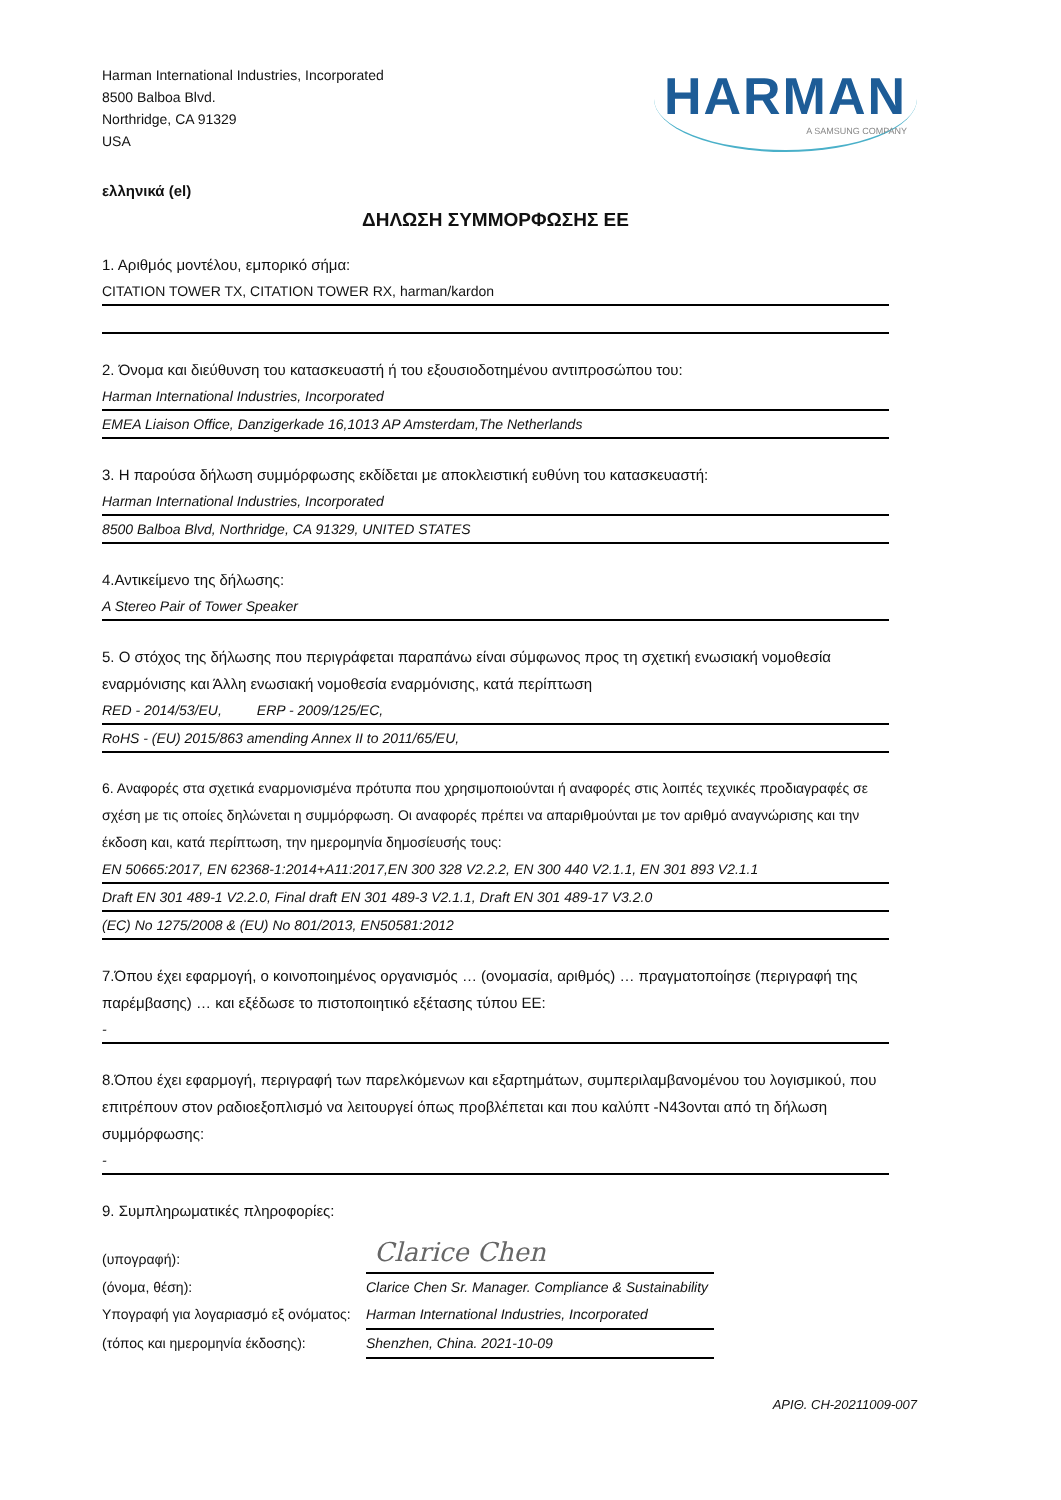Harman International Industries, Incorporated
8500 Balboa Blvd.
Northridge, CA 91329
USA
HARMAN
A SAMSUNG COMPANY
ελληνικά (el)
ΔΗΛΩΣΗ ΣΥΜΜΟΡΦΩΣΗΣ ΕΕ
1. Αριθμός μοντέλου, εμπορικό σήμα:
CITATION TOWER TX, CITATION TOWER RX, harman/kardon
2. Όνομα και διεύθυνση του κατασκευαστή ή του εξουσιοδοτημένου αντιπροσώπου του:
Harman International Industries, Incorporated
EMEA Liaison Office, Danzigerkade 16,1013 AP Amsterdam,The Netherlands
3. Η παρούσα δήλωση συμμόρφωσης εκδίδεται με αποκλειστική ευθύνη του κατασκευαστή:
Harman International Industries, Incorporated
8500 Balboa Blvd, Northridge, CA 91329, UNITED STATES
4.Αντικείμενο της δήλωσης:
A Stereo Pair of Tower Speaker
5. Ο στόχος της δήλωσης που περιγράφεται παραπάνω είναι σύμφωνος προς τη σχετική ενωσιακή νομοθεσία εναρμόνισης και Άλλη ενωσιακή νομοθεσία εναρμόνισης, κατά περίπτωση
RED - 2014/53/EU, ERP - 2009/125/EC,
RoHS - (EU) 2015/863 amending Annex II to 2011/65/EU,
6. Αναφορές στα σχετικά εναρμονισμένα πρότυπα που χρησιμοποιούνται ή αναφορές στις λοιπές τεχνικές προδιαγραφές σε σχέση με τις οποίες δηλώνεται η συμμόρφωση. Οι αναφορές πρέπει να απαριθμούνται με τον αριθμό αναγνώρισης και την έκδοση και, κατά περίπτωση, την ημερομηνία δημοσίευσής τους:
EN 50665:2017, EN 62368-1:2014+A11:2017,EN 300 328 V2.2.2, EN 300 440 V2.1.1, EN 301 893 V2.1.1
Draft EN 301 489-1 V2.2.0, Final draft EN 301 489-3 V2.1.1, Draft EN 301 489-17 V3.2.0
(EC) No 1275/2008 & (EU) No 801/2013, EN50581:2012
7.Όπου έχει εφαρμογή, ο κοινοποιημένος οργανισμός … (ονομασία, αριθμός) … πραγματοποίησε (περιγραφή της παρέμβασης) … και εξέδωσε το πιστοποιητικό εξέτασης τύπου ΕΕ:
-
8.Όπου έχει εφαρμογή, περιγραφή των παρελκόμενων και εξαρτημάτων, συμπεριλαμβανομένου του λογισμικού, που επιτρέπουν στον ραδιοεξοπλισμό να λειτουργεί όπως προβλέπεται και που καλύπτ -N43ονται από τη δήλωση συμμόρφωσης:
-
9. Συμπληρωματικές πληροφορίες:
(υπογραφή):
Clarice Chen
(όνομα, θέση):
Clarice Chen Sr. Manager. Compliance & Sustainability
Υπογραφή για λογαριασμό εξ ονόματος:
Harman International Industries, Incorporated
(τόπος και ημερομηνία έκδοσης):
Shenzhen, China. 2021-10-09
ΑΡΙΘ. CH-20211009-007